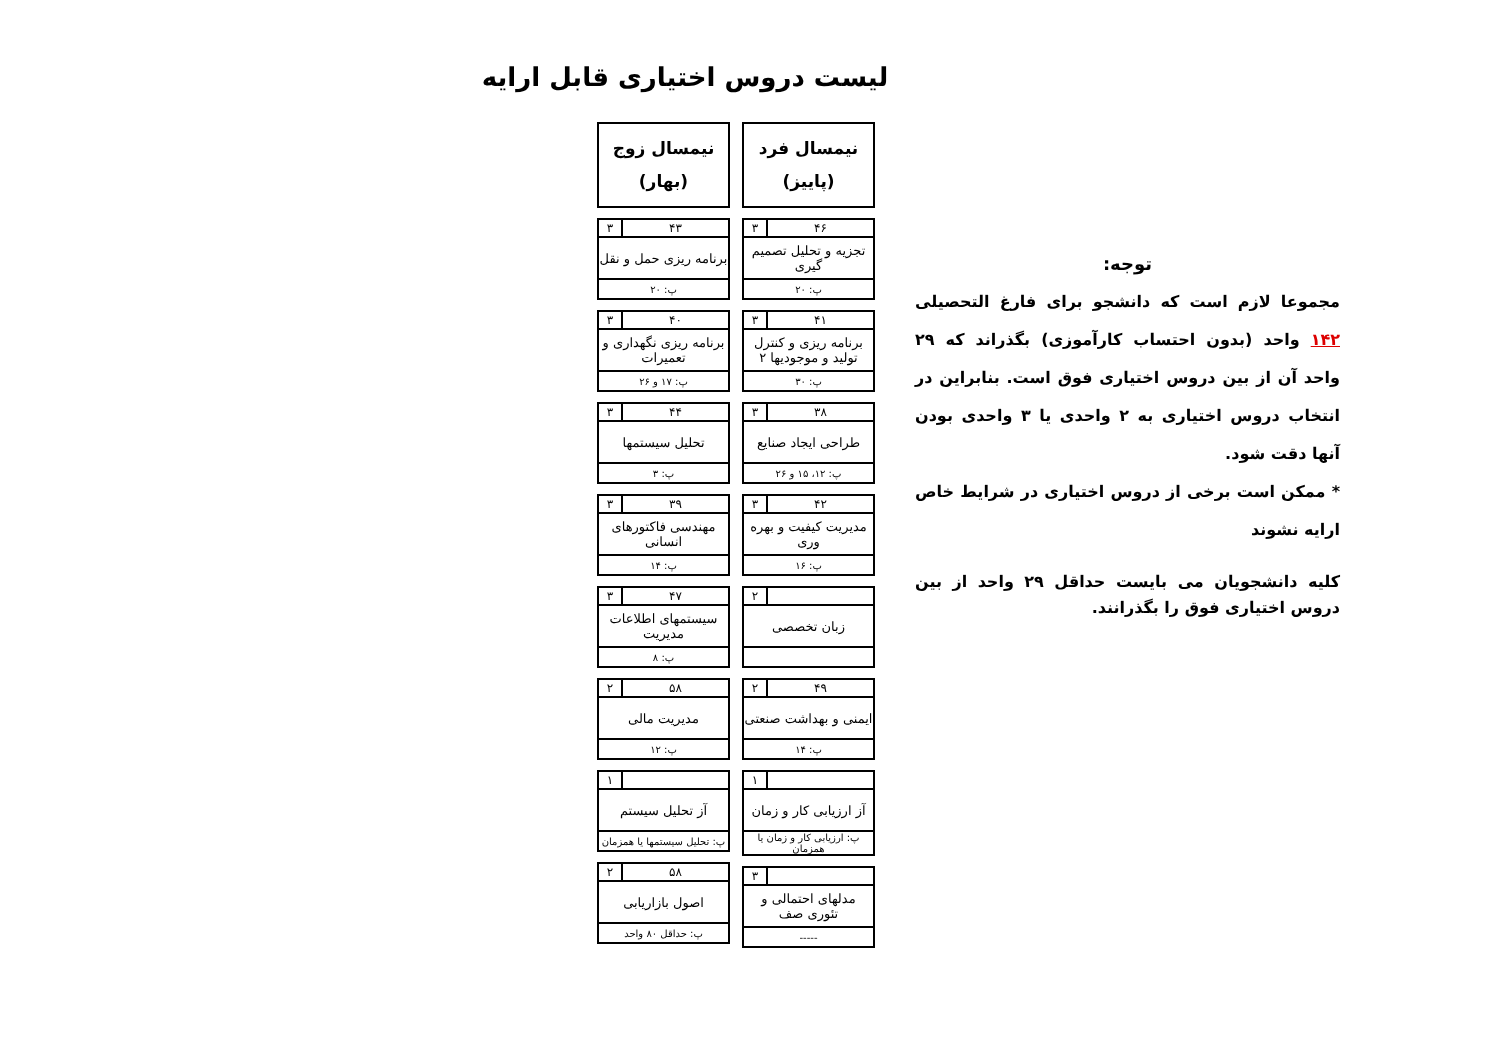لیست دروس اختیاری قابل ارایه
توجه:
مجموعا لازم است که دانشجو برای فارغ التحصیلی ۱۴۲ واحد (بدون احتساب کارآموزی) بگذراند که ۲۹ واحد آن از بین دروس اختیاری فوق است. بنابراین در انتخاب دروس اختیاری به ۲ واحدی یا ۳ واحدی بودن آنها دقت شود.
* ممکن است برخی از دروس اختیاری در شرایط خاص ارایه نشوند
کلیه دانشجویان می بایست حداقل ۲۹ واحد از بین دروس اختیاری فوق را بگذرانند.
نیمسال فرد
(پاییز)
| ۴۶ | ۳ |
| تجزیه و تحلیل تصمیم گیری | |
| پ: ۲۰ | |
| ۴۱ | ۳ |
| برنامه ریزی و کنترل تولید و موجودیها ۲ | |
| پ: ۳۰ | |
| ۳۸ | ۳ |
| طراحی ایجاد صنایع | |
| پ: ۱۲، ۱۵ و ۲۶ | |
| ۴۲ | ۳ |
| مدیریت کیفیت و بهره وری | |
| پ: ۱۶ | |
| | ۲ |
| زبان تخصصی | |
| ۴۹ | ۲ |
| ایمنی و بهداشت صنعتی | |
| پ: ۱۴ | |
| | ۱ |
| آز ارزیابی کار و زمان | |
| پ: ارزیابی کار و زمان یا همزمان | |
| | ۳ |
| مدلهای احتمالی و تئوری صف | |
| ----- | |
نیمسال زوج
(بهار)
| ۴۳ | ۳ |
| برنامه ریزی حمل و نقل | |
| پ: ۲۰ | |
| ۴۰ | ۳ |
| برنامه ریزی نگهداری و تعمیرات | |
| پ: ۱۷ و ۲۶ | |
| ۴۴ | ۳ |
| تحلیل سیستمها | |
| پ: ۳ | |
| ۳۹ | ۳ |
| مهندسی فاکتورهای انسانی | |
| پ: ۱۴ | |
| ۴۷ | ۳ |
| سیستمهای اطلاعات مدیریت | |
| پ: ۸ | |
| ۵۸ | ۲ |
| مدیریت مالی | |
| پ: ۱۲ | |
| | ۱ |
| آز تحلیل سیستم | |
| پ: تحلیل سیستمها یا همزمان | |
| ۵۸ | ۲ |
| اصول بازاریابی | |
| پ: حداقل ۸۰ واحد | |